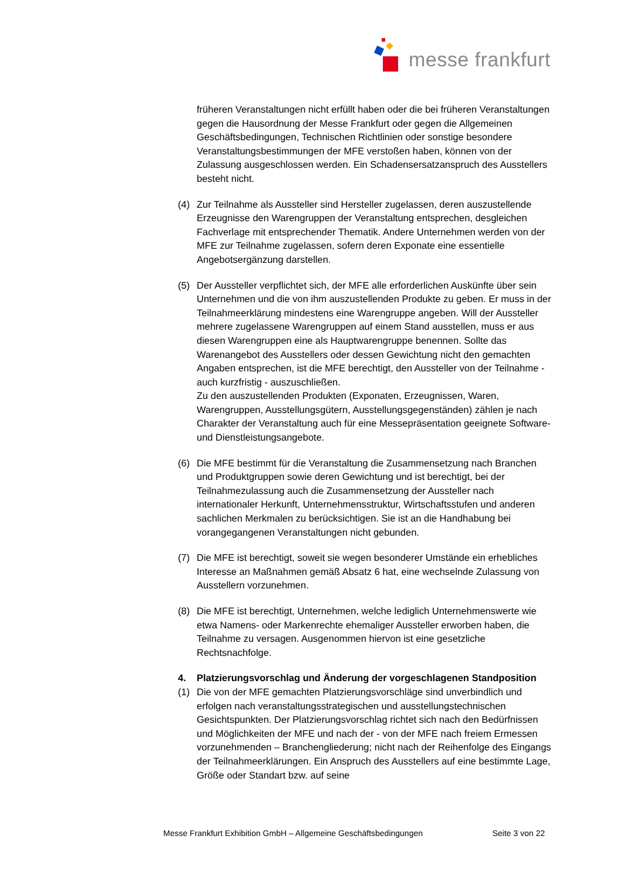messe frankfurt
früheren Veranstaltungen nicht erfüllt haben oder die bei früheren Veranstaltungen gegen die Hausordnung der Messe Frankfurt oder gegen die Allgemeinen Geschäftsbedingungen, Technischen Richtlinien oder sonstige besondere Veranstaltungsbestimmungen der MFE verstoßen haben, können von der Zulassung ausgeschlossen werden. Ein Schadensersatzanspruch des Ausstellers besteht nicht.
(4) Zur Teilnahme als Aussteller sind Hersteller zugelassen, deren auszustellende Erzeugnisse den Warengruppen der Veranstaltung entsprechen, desgleichen Fachverlage mit entsprechender Thematik. Andere Unternehmen werden von der MFE zur Teilnahme zugelassen, sofern deren Exponate eine essentielle Angebotsergänzung darstellen.
(5) Der Aussteller verpflichtet sich, der MFE alle erforderlichen Auskünfte über sein Unternehmen und die von ihm auszustellenden Produkte zu geben. Er muss in der Teilnahmeerklärung mindestens eine Warengruppe angeben. Will der Aussteller mehrere zugelassene Warengruppen auf einem Stand ausstellen, muss er aus diesen Warengruppen eine als Hauptwarengruppe benennen. Sollte das Warenangebot des Ausstellers oder dessen Gewichtung nicht den gemachten Angaben entsprechen, ist die MFE berechtigt, den Aussteller von der Teilnahme - auch kurzfristig - auszuschließen.
Zu den auszustellenden Produkten (Exponaten, Erzeugnissen, Waren, Warengruppen, Ausstellungsgütern, Ausstellungsgegenständen) zählen je nach Charakter der Veranstaltung auch für eine Messepräsentation geeignete Software- und Dienstleistungsangebote.
(6) Die MFE bestimmt für die Veranstaltung die Zusammensetzung nach Branchen und Produktgruppen sowie deren Gewichtung und ist berechtigt, bei der Teilnahmezulassung auch die Zusammensetzung der Aussteller nach internationaler Herkunft, Unternehmensstruktur, Wirtschaftsstufen und anderen sachlichen Merkmalen zu berücksichtigen. Sie ist an die Handhabung bei vorangegangenen Veranstaltungen nicht gebunden.
(7) Die MFE ist berechtigt, soweit sie wegen besonderer Umstände ein erhebliches Interesse an Maßnahmen gemäß Absatz 6 hat, eine wechselnde Zulassung von Ausstellern vorzunehmen.
(8) Die MFE ist berechtigt, Unternehmen, welche lediglich Unternehmenswerte wie etwa Namens- oder Markenrechte ehemaliger Aussteller erworben haben, die Teilnahme zu versagen. Ausgenommen hiervon ist eine gesetzliche Rechtsnachfolge.
4.
Platzierungsvorschlag und Änderung der vorgeschlagenen Standposition
(1) Die von der MFE gemachten Platzierungsvorschläge sind unverbindlich und erfolgen nach veranstaltungsstrategischen und ausstellungstechnischen Gesichtspunkten. Der Platzierungsvorschlag richtet sich nach den Bedürfnissen und Möglichkeiten der MFE und nach der - von der MFE nach freiem Ermessen vorzunehmenden – Branchengliederung; nicht nach der Reihenfolge des Eingangs der Teilnahmeerklärungen. Ein Anspruch des Ausstellers auf eine bestimmte Lage, Größe oder Standart bzw. auf seine
Messe Frankfurt Exhibition GmbH – Allgemeine Geschäftsbedingungen Seite 3 von 22